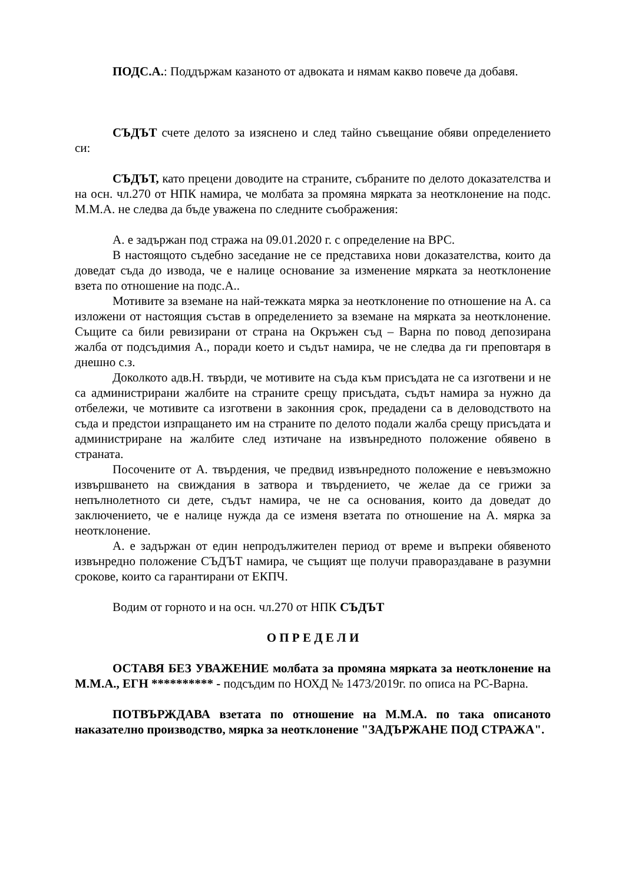ПОДС.А.: Поддържам казаното от адвоката и нямам какво повече да добавя.
СЪДЪТ счете делото за изяснено и след тайно съвещание обяви определението си:
СЪДЪТ, като прецени доводите на страните, събраните по делото доказателства и на осн. чл.270 от НПК намира, че молбата за промяна мярката за неотклонение на подс. М.М.А. не следва да бъде уважена по следните съображения:
А. е задържан под стража на 09.01.2020 г. с определение на ВРС.
В настоящото съдебно заседание не се представиха нови доказателства, които да доведат съда до извода, че е налице основание за изменение мярката за неотклонение взета по отношение на подс.А..
Мотивите за вземане на най-тежката мярка за неотклонение по отношение на А. са изложени от настоящия състав в определението за вземане на мярката за неотклонение. Същите са били ревизирани от страна на Окръжен съд – Варна по повод депозирана жалба от подсъдимия А., поради което и съдът намира, че не следва да ги преповтаря в днешно с.з.
Доколкото адв.Н. твърди, че мотивите на съда към присъдата не са изготвени и не са администрирани жалбите на страните срещу присъдата, съдът намира за нужно да отбележи, че мотивите са изготвени в законния срок, предадени са в деловодството на съда и предстои изпращането им на страните по делото подали жалба срещу присъдата и администриране на жалбите след изтичане на извънредното положение обявено в страната.
Посочените от А. твърдения, че предвид извънредното положение е невъзможно извършването на свиждания в затвора и твърдението, че желае да се грижи за непълнолетното си дете, съдът намира, че не са основания, които да доведат до заключението, че е налице нужда да се изменя взетата по отношение на А. мярка за неотклонение.
А. е задържан от един непродължителен период от време и въпреки обявеното извънредно положение СЪДЪТ намира, че същият ще получи правораздаване в разумни срокове, които са гарантирани от ЕКПЧ.
Водим от горното и на осн. чл.270 от НПК СЪДЪТ
О П Р Е Д Е Л И
ОСТАВЯ БЕЗ УВАЖЕНИЕ молбата за промяна мярката за неотклонение на М.М.А., ЕГН ********** - подсъдим по НОХД № 1473/2019г. по описа на РС-Варна.
ПОТВЪРЖДАВА взетата по отношение на М.М.А. по така описаното наказателно производство, мярка за неотклонение "ЗАДЪРЖАНЕ ПОД СТРАЖА".